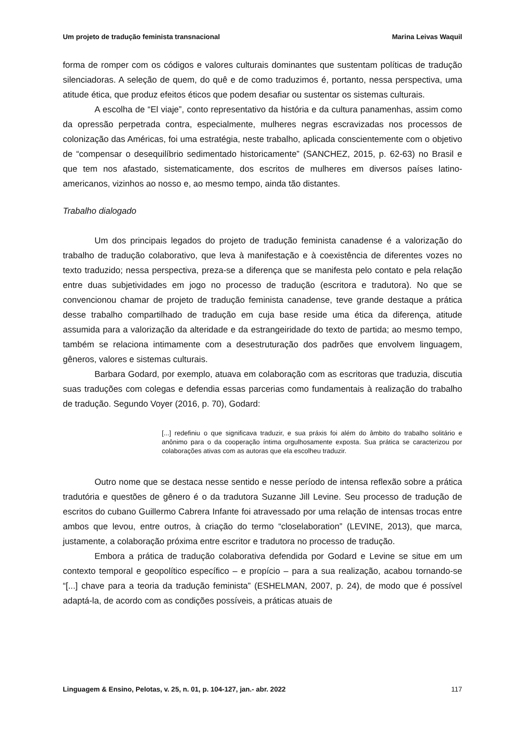Um projeto de tradução feminista transnacional Marina Leivas Waquil
forma de romper com os códigos e valores culturais dominantes que sustentam políticas de tradução silenciadoras. A seleção de quem, do quê e de como traduzimos é, portanto, nessa perspectiva, uma atitude ética, que produz efeitos éticos que podem desafiar ou sustentar os sistemas culturais.
A escolha de “El viaje”, conto representativo da história e da cultura panamenhas, assim como da opressão perpetrada contra, especialmente, mulheres negras escravizadas nos processos de colonização das Américas, foi uma estratégia, neste trabalho, aplicada conscientemente com o objetivo de “compensar o desequilíbrio sedimentado historicamente” (SANCHEZ, 2015, p. 62-63) no Brasil e que tem nos afastado, sistematicamente, dos escritos de mulheres em diversos países latino-americanos, vizinhos ao nosso e, ao mesmo tempo, ainda tão distantes.
Trabalho dialogado
Um dos principais legados do projeto de tradução feminista canadense é a valorização do trabalho de tradução colaborativo, que leva à manifestação e à coexistência de diferentes vozes no texto traduzido; nessa perspectiva, preza-se a diferença que se manifesta pelo contato e pela relação entre duas subjetividades em jogo no processo de tradução (escritora e tradutora). No que se convencionou chamar de projeto de tradução feminista canadense, teve grande destaque a prática desse trabalho compartilhado de tradução em cuja base reside uma ética da diferença, atitude assumida para a valorização da alteridade e da estrangeiridade do texto de partida; ao mesmo tempo, também se relaciona intimamente com a desestruturação dos padrões que envolvem linguagem, gêneros, valores e sistemas culturais.
Barbara Godard, por exemplo, atuava em colaboração com as escritoras que traduzia, discutia suas traduções com colegas e defendia essas parcerias como fundamentais à realização do trabalho de tradução. Segundo Voyer (2016, p. 70), Godard:
[...] redefiniu o que significava traduzir, e sua práxis foi além do âmbito do trabalho solitário e anônimo para o da cooperação íntima orgulhosamente exposta. Sua prática se caracterizou por colaborações ativas com as autoras que ela escolheu traduzir.
Outro nome que se destaca nesse sentido e nesse período de intensa reflexão sobre a prática tradutória e questões de gênero é o da tradutora Suzanne Jill Levine. Seu processo de tradução de escritos do cubano Guillermo Cabrera Infante foi atravessado por uma relação de intensas trocas entre ambos que levou, entre outros, à criação do termo “closelaboration” (LEVINE, 2013), que marca, justamente, a colaboração próxima entre escritor e tradutora no processo de tradução.
Embora a prática de tradução colaborativa defendida por Godard e Levine se situe em um contexto temporal e geopolítico específico – e propício – para a sua realização, acabou tornando-se “[...] chave para a teoria da tradução feminista” (ESHELMAN, 2007, p. 24), de modo que é possível adaptá-la, de acordo com as condições possíveis, a práticas atuais de
Linguagem & Ensino, Pelotas, v. 25, n. 01, p. 104-127, jan.- abr. 2022 117